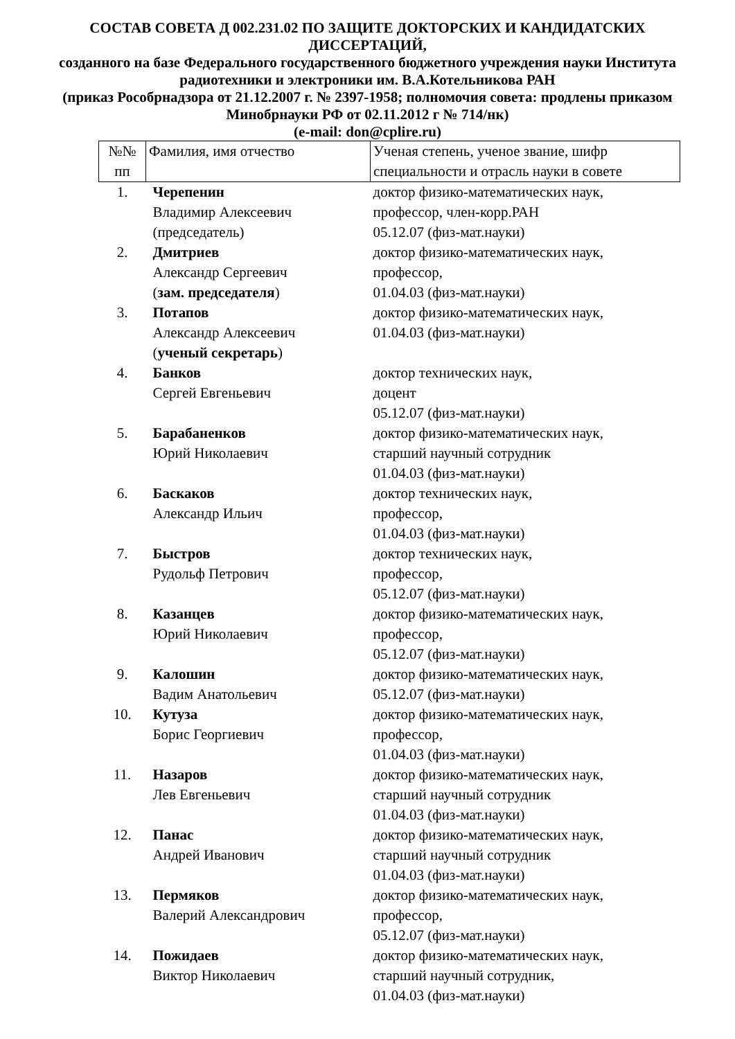СОСТАВ СОВЕТА Д 002.231.02 ПО ЗАЩИТЕ ДОКТОРСКИХ И КАНДИДАТСКИХ ДИССЕРТАЦИЙ,
созданного на базе Федерального государственного бюджетного учреждения науки Института радиотехники и электроники им. В.А.Котельникова РАН
(приказ Рособрнадзора от 21.12.2007 г. № 2397-1958; полномочия совета: продлены приказом Минобрнауки РФ от 02.11.2012 г № 714/нк)
(e-mail: don@cplire.ru)
| №№ пп | Фамилия, имя отчество | Ученая степень, ученое звание, шифр специальности и отрасль науки в совете |
| --- | --- | --- |
| 1. | Черепенин Владимир Алексеевич (председатель) | доктор физико-математических наук, профессор, член-корр.РАН 05.12.07 (физ-мат.науки) |
| 2. | Дмитриев Александр Сергеевич ( зам. председателя ) | доктор физико-математических наук, профессор, 01.04.03 (физ-мат.науки) |
| 3. | Потапов Александр Алексеевич ( ученый секретарь ) | доктор физико-математических наук, 01.04.03 (физ-мат.науки) |
| 4. | Банков Сергей Евгеньевич | доктор технических наук, доцент 05.12.07 (физ-мат.науки) |
| 5. | Барабаненков Юрий Николаевич | доктор физико-математических наук, старший научный сотрудник 01.04.03 (физ-мат.науки) |
| 6. | Баскаков Александр Ильич | доктор технических наук, профессор, 01.04.03 (физ-мат.науки) |
| 7. | Быстров Рудольф Петрович | доктор технических наук, профессор, 05.12.07 (физ-мат.науки) |
| 8. | Казанцев Юрий Николаевич | доктор физико-математических наук, профессор, 05.12.07 (физ-мат.науки) |
| 9. | Калошин Вадим Анатольевич | доктор физико-математических наук, 05.12.07 (физ-мат.науки) |
| 10. | Кутуза Борис Георгиевич | доктор физико-математических наук, профессор, 01.04.03 (физ-мат.науки) |
| 11. | Назаров Лев Евгеньевич | доктор физико-математических наук, старший научный сотрудник 01.04.03 (физ-мат.науки) |
| 12. | Панас Андрей Иванович | доктор физико-математических наук, старший научный сотрудник 01.04.03 (физ-мат.науки) |
| 13. | Пермяков Валерий Александрович | доктор физико-математических наук, профессор, 05.12.07 (физ-мат.науки) |
| 14. | Пожидаев Виктор Николаевич | доктор физико-математических наук, старший научный сотрудник, 01.04.03 (физ-мат.науки) |